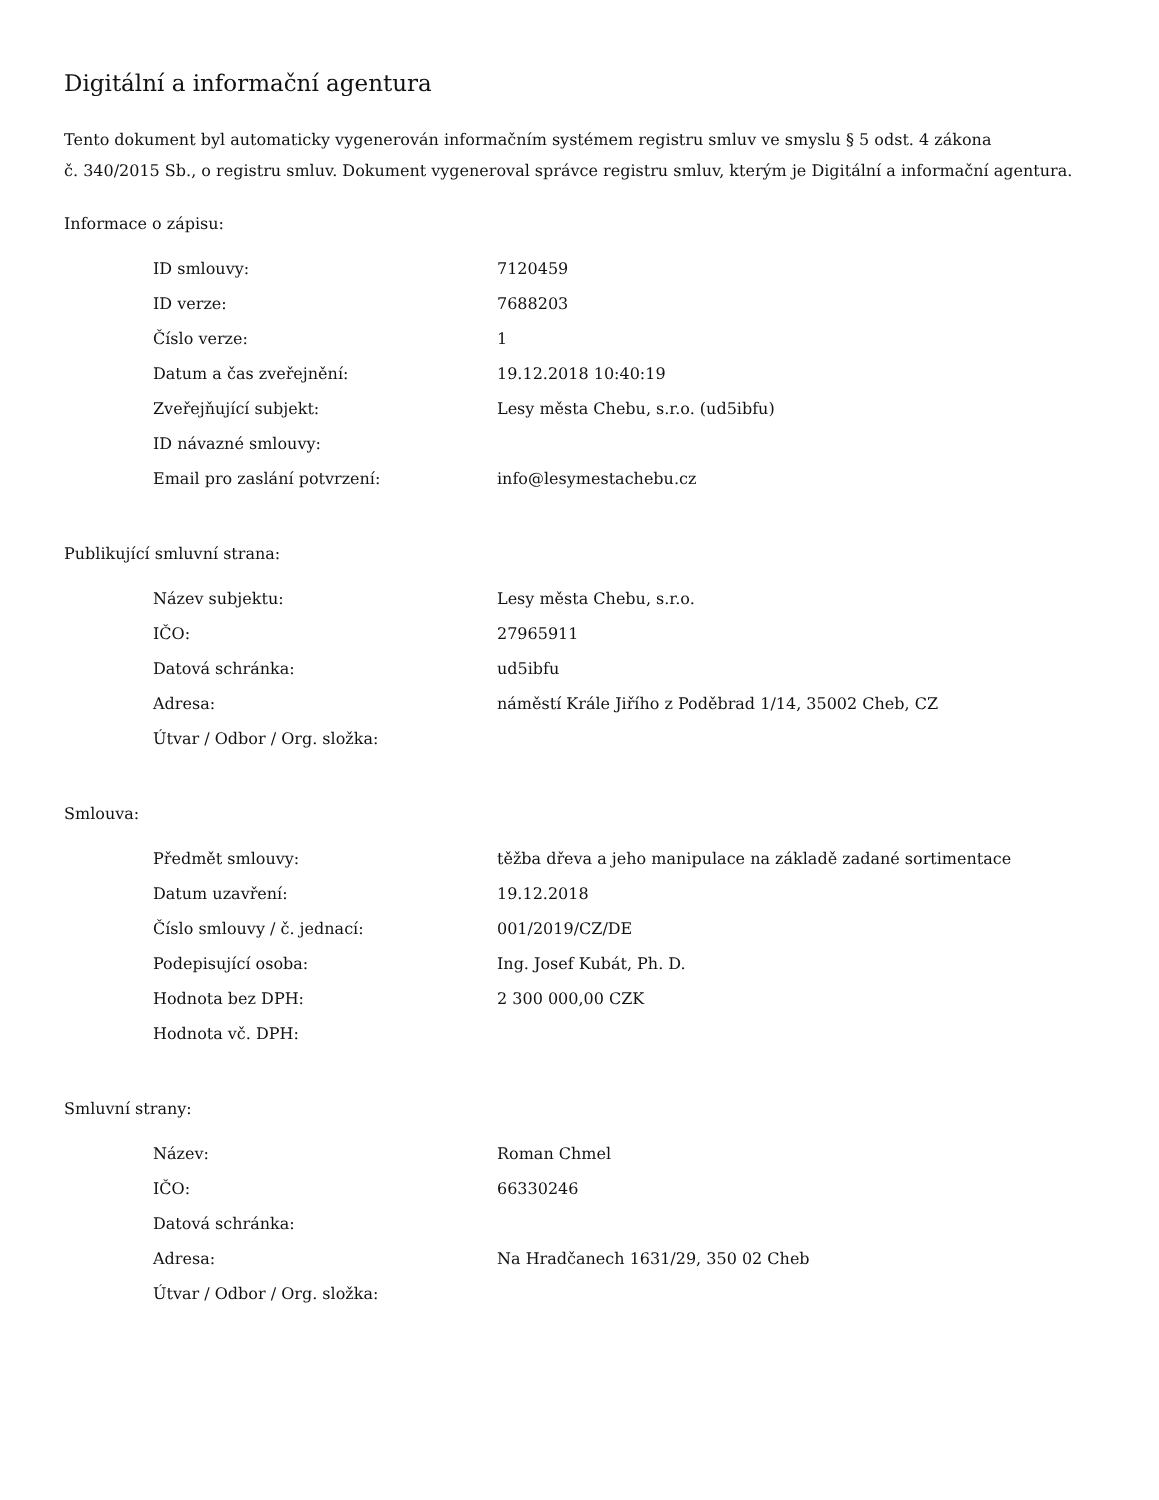Digitální a informační agentura
Tento dokument byl automaticky vygenerován informačním systémem registru smluv ve smyslu § 5 odst. 4 zákona
č. 340/2015 Sb., o registru smluv. Dokument vygeneroval správce registru smluv, kterým je Digitální a informační agentura.
Informace o zápisu:
| ID smlouvy: | 7120459 |
| ID verze: | 7688203 |
| Číslo verze: | 1 |
| Datum a čas zveřejnění: | 19.12.2018 10:40:19 |
| Zveřejňující subjekt: | Lesy města Chebu, s.r.o. (ud5ibfu) |
| ID návazné smlouvy: | |
| Email pro zaslání potvrzení: | info@lesymestachebu.cz |
Publikující smluvní strana:
| Název subjektu: | Lesy města Chebu, s.r.o. |
| IČO: | 27965911 |
| Datová schránka: | ud5ibfu |
| Adresa: | náměstí Krále Jiřího z Poděbrad 1/14, 35002 Cheb, CZ |
| Útvar / Odbor / Org. složka: | |
Smlouva:
| Předmět smlouvy: | těžba dřeva a jeho manipulace na základě zadané sortimentace |
| Datum uzavření: | 19.12.2018 |
| Číslo smlouvy / č. jednací: | 001/2019/CZ/DE |
| Podepisující osoba: | Ing. Josef Kubát, Ph. D. |
| Hodnota bez DPH: | 2 300 000,00 CZK |
| Hodnota vč. DPH: | |
Smluvní strany:
| Název: | Roman Chmel |
| IČO: | 66330246 |
| Datová schránka: | |
| Adresa: | Na Hradčanech 1631/29, 350 02 Cheb |
| Útvar / Odbor / Org. složka: | |